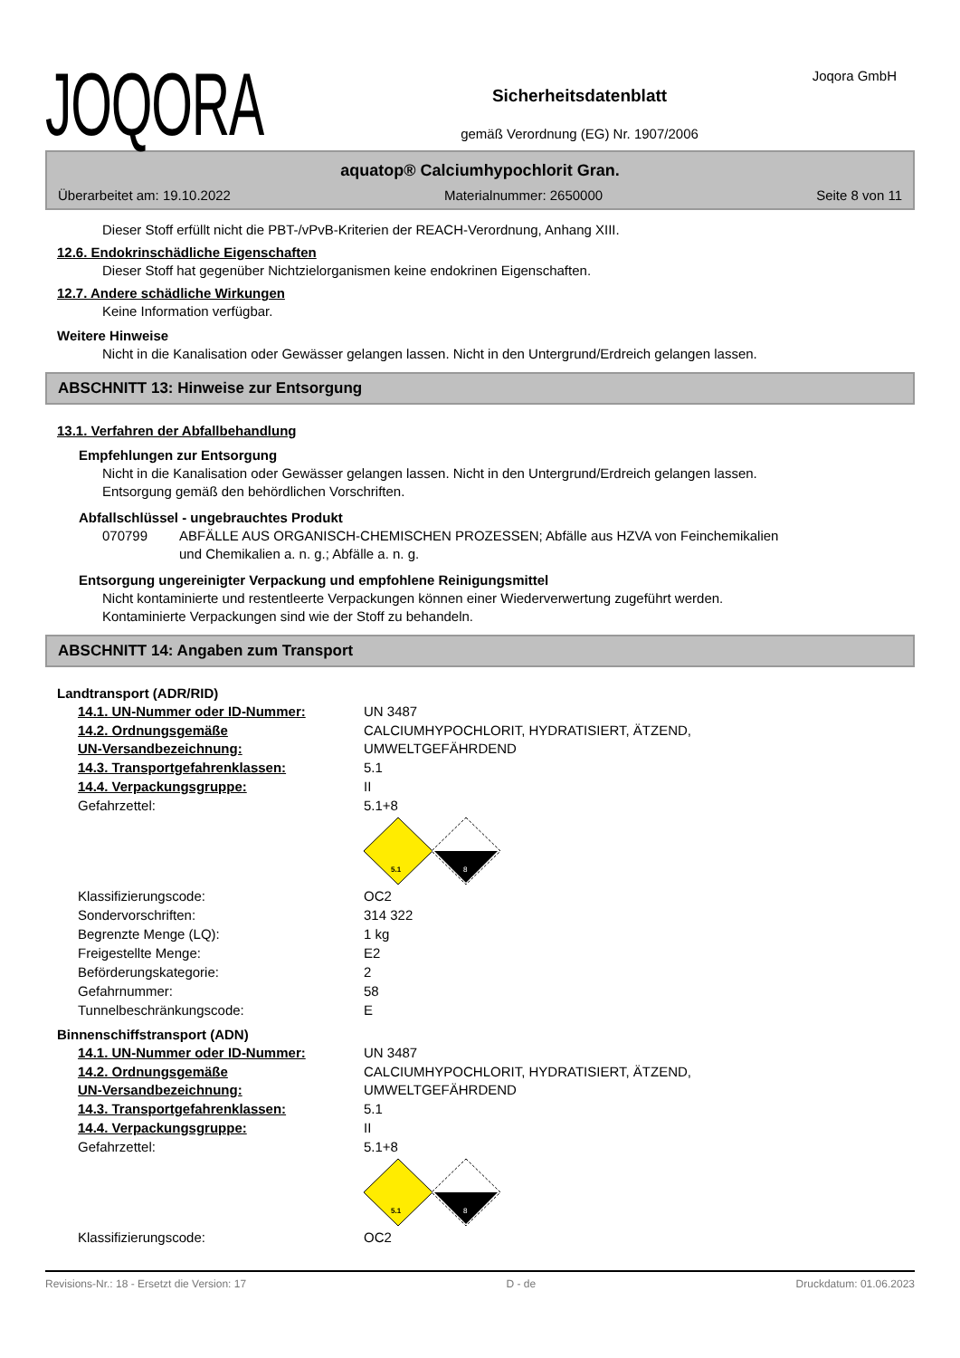Joqora GmbH
JOQORA
Sicherheitsdatenblatt
gemäß Verordnung (EG) Nr. 1907/2006
aquatop® Calciumhypochlorit Gran.
Überarbeitet am: 19.10.2022 Materialnummer: 2650000 Seite 8 von 11
Dieser Stoff erfüllt nicht die PBT-/vPvB-Kriterien der REACH-Verordnung, Anhang XIII.
12.6. Endokrinschädliche Eigenschaften
Dieser Stoff hat gegenüber Nichtzielorganismen keine endokrinen Eigenschaften.
12.7. Andere schädliche Wirkungen
Keine Information verfügbar.
Weitere Hinweise
Nicht in die Kanalisation oder Gewässer gelangen lassen. Nicht in den Untergrund/Erdreich gelangen lassen.
ABSCHNITT 13: Hinweise zur Entsorgung
13.1. Verfahren der Abfallbehandlung
Empfehlungen zur Entsorgung
Nicht in die Kanalisation oder Gewässer gelangen lassen. Nicht in den Untergrund/Erdreich gelangen lassen.
Entsorgung gemäß den behördlichen Vorschriften.
Abfallschlüssel - ungebrauchtes Produkt
070799 ABFÄLLE AUS ORGANISCH-CHEMISCHEN PROZESSEN; Abfälle aus HZVA von Feinchemikalien
und Chemikalien a. n. g.; Abfälle a. n. g.
Entsorgung ungereinigter Verpackung und empfohlene Reinigungsmittel
Nicht kontaminierte und restentleerte Verpackungen können einer Wiederverwertung zugeführt werden.
Kontaminierte Verpackungen sind wie der Stoff zu behandeln.
ABSCHNITT 14: Angaben zum Transport
Landtransport (ADR/RID)
14.1. UN-Nummer oder ID-Nummer: UN 3487
14.2. Ordnungsgemäße
UN-Versandbezeichnung: CALCIUMHYPOCHLORIT, HYDRATISIERT, ÄTZEND,
UMWELTGEFÄHRDEND
14.3. Transportgefahrenklassen: 5.1
14.4. Verpackungsgruppe: II
Gefahrzettel: 5.1+8
5.1
8
Klassifizierungscode: OC2
Sondervorschriften: 314 322
Begrenzte Menge (LQ): 1 kg
Freigestellte Menge: E2
Beförderungskategorie: 2
Gefahrnummer: 58
Tunnelbeschränkungscode: E
Binnenschiffstransport (ADN)
14.1. UN-Nummer oder ID-Nummer: UN 3487
14.2. Ordnungsgemäße
UN-Versandbezeichnung: CALCIUMHYPOCHLORIT, HYDRATISIERT, ÄTZEND,
UMWELTGEFÄHRDEND
14.3. Transportgefahrenklassen: 5.1
14.4. Verpackungsgruppe: II
Gefahrzettel: 5.1+8
5.1
8
Klassifizierungscode: OC2
Revisions-Nr.: 18 - Ersetzt die Version: 17 D - de Druckdatum: 01.06.2023